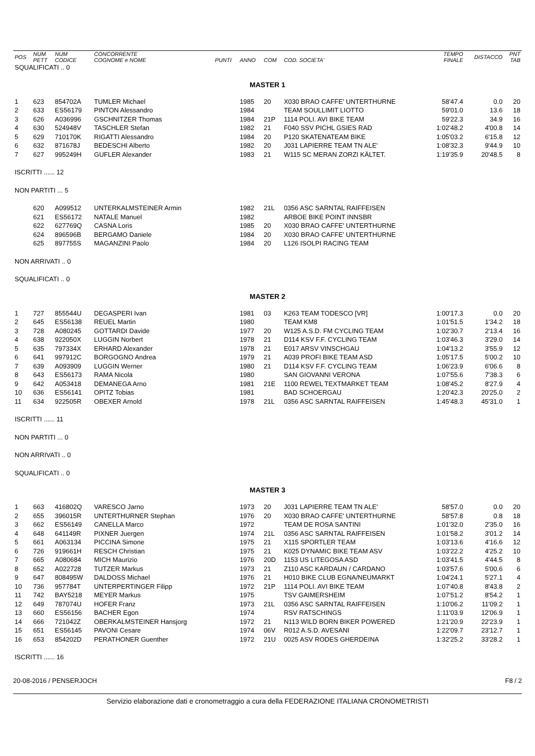| POS | NUM PETT | NUM CODICE | CONCORRENTE COGNOME e NOME | PUNTI | ANNO | COM | COD. SOCIETA' | TEMPO FINALE | DISTACCO | PNT TAB |
| --- | --- | --- | --- | --- | --- | --- | --- | --- | --- | --- |
| SQUALIFICATI .. 0 | | | | | | | | | | |
| MASTER 1 | | | | | | | | | | |
| 1 | 623 | 854702A | TUMLER Michael | | 1985 | 20 | X030 BRAO CAFFE' UNTERTHURNE | 58'47.4 | 0.0 | 20 |
| 2 | 633 | ES56179 | PINTON Alessandro | | 1984 | | TEAM SOULLIMIT LIOTTO | 59'01.0 | 13.6 | 18 |
| 3 | 626 | A036996 | GSCHNITZER Thomas | | 1984 | 21P | 1114 POLI. AVI BIKE TEAM | 59'22.3 | 34.9 | 16 |
| 4 | 630 | 524948V | TASCHLER Stefan | | 1982 | 21 | F040 SSV PICHL GSIES RAD | 1:02'48.2 | 4'00.8 | 14 |
| 5 | 629 | 710170K | RIGATTI Alessandro | | 1984 | 20 | P120 SKATENATEAM BIKE | 1:05'03.2 | 6'15.8 | 12 |
| 6 | 632 | 871678J | BEDESCHI Alberto | | 1982 | 20 | J031 LAPIERRE TEAM TN ALE' | 1:08'32.3 | 9'44.9 | 10 |
| 7 | 627 | 995249H | GUFLER Alexander | | 1983 | 21 | W115 SC MERAN ZORZI KÄLTET. | 1:19'35.9 | 20'48.5 | 8 |
| ISCRITTI ...... 12 | | | | | | | | | | |
| NON PARTITI ... 5 | | | | | | | | | | |
| | 620 | A099512 | UNTERKALMSTEINER Armin | | 1982 | 21L | 0356 ASC SARNTAL RAIFFEISEN | | | |
| | 621 | ES56172 | NATALE Manuel | | 1982 | | ARBOE BIKE POINT INNSBR | | | |
| | 622 | 627769Q | CASNA Loris | | 1985 | 20 | X030 BRAO CAFFE' UNTERTHURNE | | | |
| | 624 | 896596B | BERGAMO Daniele | | 1984 | 20 | X030 BRAO CAFFE' UNTERTHURNE | | | |
| | 625 | 897755S | MAGANZINI Paolo | | 1984 | 20 | L126 ISOLPI RACING TEAM | | | |
| NON ARRIVATI .. 0 | | | | | | | | | | |
| SQUALIFICATI .. 0 | | | | | | | | | | |
| MASTER 2 | | | | | | | | | | |
| 1 | 727 | 855544U | DEGASPERI Ivan | | 1981 | 03 | K263 TEAM TODESCO [VR] | 1:00'17.3 | 0.0 | 20 |
| 2 | 645 | ES56138 | REUEL Martin | | 1980 | | TEAM KM8 | 1:01'51.5 | 1'34.2 | 18 |
| 3 | 728 | A080245 | GOTTARDI Davide | | 1977 | 20 | W125 A.S.D. FM CYCLING TEAM | 1:02'30.7 | 2'13.4 | 16 |
| 4 | 638 | 922050X | LUGGIN Norbert | | 1978 | 21 | D114 KSV F.F. CYCLING TEAM | 1:03'46.3 | 3'29.0 | 14 |
| 5 | 635 | 797334X | ERHARD Alexander | | 1978 | 21 | E017 ARSV VINSCHGAU | 1:04'13.2 | 3'55.9 | 12 |
| 6 | 641 | 997912C | BORGOGNO Andrea | | 1979 | 21 | A039 PROFI BIKE TEAM ASD | 1:05'17.5 | 5'00.2 | 10 |
| 7 | 639 | A093909 | LUGGIN Werner | | 1980 | 21 | D114 KSV F.F. CYCLING TEAM | 1:06'23.9 | 6'06.6 | 8 |
| 8 | 643 | ES56173 | RAMA Nicola | | 1980 | | SAN GIOVANNI VERONA | 1:07'55.6 | 7'38.3 | 6 |
| 9 | 642 | A053418 | DEMANEGA Arno | | 1981 | 21E | 1100 REWEL TEXTMARKET TEAM | 1:08'45.2 | 8'27.9 | 4 |
| 10 | 636 | ES56141 | OPITZ Tobias | | 1981 | | BAD SCHOERGAU | 1:20'42.3 | 20'25.0 | 2 |
| 11 | 634 | 922505R | OBEXER Arnold | | 1978 | 21L | 0356 ASC SARNTAL RAIFFEISEN | 1:45'48.3 | 45'31.0 | 1 |
| ISCRITTI ...... 11 | | | | | | | | | | |
| NON PARTITI ... 0 | | | | | | | | | | |
| NON ARRIVATI .. 0 | | | | | | | | | | |
| SQUALIFICATI .. 0 | | | | | | | | | | |
| MASTER 3 | | | | | | | | | | |
| 1 | 663 | 416802Q | VARESCO Jarno | | 1973 | 20 | J031 LAPIERRE TEAM TN ALE' | 58'57.0 | 0.0 | 20 |
| 2 | 655 | 396015R | UNTERTHURNER Stephan | | 1976 | 20 | X030 BRAO CAFFE' UNTERTHURNE | 58'57.8 | 0.8 | 18 |
| 3 | 662 | ES56149 | CANELLA Marco | | 1972 | | TEAM DE ROSA SANTINI | 1:01'32.0 | 2'35.0 | 16 |
| 4 | 648 | 641149R | PIXNER Juergen | | 1974 | 21L | 0356 ASC SARNTAL RAIFFEISEN | 1:01'58.2 | 3'01.2 | 14 |
| 5 | 661 | A063134 | PICCINA Simone | | 1975 | 21 | X115 SPORTLER TEAM | 1:03'13.6 | 4'16.6 | 12 |
| 6 | 726 | 919661H | RESCH Christian | | 1975 | 21 | K025 DYNAMIC BIKE TEAM ASV | 1:03'22.2 | 4'25.2 | 10 |
| 7 | 665 | A080684 | MICH Maurizio | | 1976 | 20D | 1153 US LITEGOSA ASD | 1:03'41.5 | 4'44.5 | 8 |
| 8 | 652 | A022728 | TUTZER Markus | | 1973 | 21 | Z110 ASC KARDAUN / CARDANO | 1:03'57.6 | 5'00.6 | 6 |
| 9 | 647 | 808495W | DALDOSS Michael | | 1976 | 21 | H010 BIKE CLUB EGNA/NEUMARKT | 1:04'24.1 | 5'27.1 | 4 |
| 10 | 736 | 957784T | UNTERPERTINGER Filipp | | 1972 | 21P | 1114 POLI. AVI BIKE TEAM | 1:07'40.8 | 8'43.8 | 2 |
| 11 | 742 | BAY5218 | MEYER Markus | | 1975 | | TSV GAIMERSHEIM | 1:07'51.2 | 8'54.2 | 1 |
| 12 | 649 | 787074U | HOFER Franz | | 1973 | 21L | 0356 ASC SARNTAL RAIFFEISEN | 1:10'06.2 | 11'09.2 | 1 |
| 13 | 660 | ES56156 | BACHER Egon | | 1974 | | RSV RATSCHINGS | 1:11'03.9 | 12'06.9 | 1 |
| 14 | 666 | 721042Z | OBERKALMSTEINER Hansjorg | | 1972 | 21 | N113 WILD BORN BIKER POWERED | 1:21'20.9 | 22'23.9 | 1 |
| 15 | 651 | ES56145 | PAVONI Cesare | | 1974 | 06V | R012 A.S.D. AVESANI | 1:22'09.7 | 23'12.7 | 1 |
| 16 | 653 | 854202D | PERATHONER Guenther | | 1972 | 21U | 0025 ASV RODES GHERDEINA | 1:32'25.2 | 33'28.2 | 1 |
| ISCRITTI ...... 16 | | | | | | | | | | |
20-08-2016 / PENSERJOCH F8 / 2
Servizio elaborazione dati e cronometraggio a cura della FEDERAZIONE ITALIANA CRONOMETRISTI